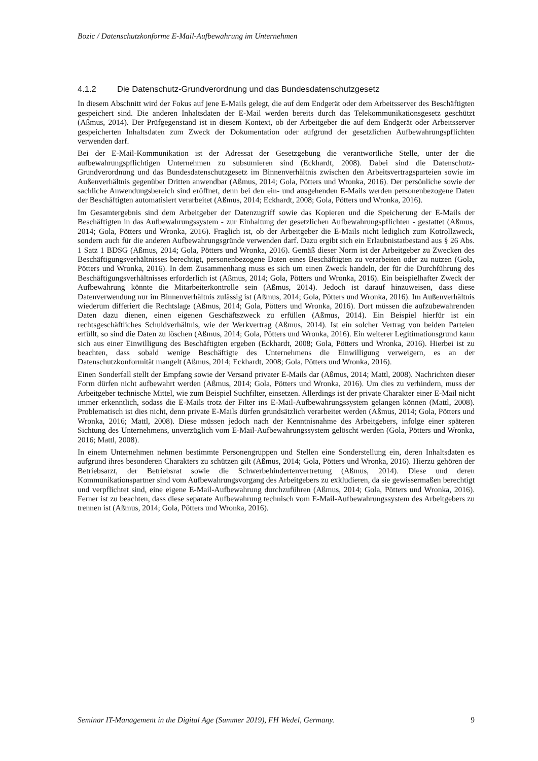Bozic / Datenschutzkonforme E-Mail-Aufbewahrung im Unternehmen
4.1.2 Die Datenschutz-Grundverordnung und das Bundesdatenschutzgesetz
In diesem Abschnitt wird der Fokus auf jene E-Mails gelegt, die auf dem Endgerät oder dem Arbeitsserver des Beschäftigten gespeichert sind. Die anderen Inhaltsdaten der E-Mail werden bereits durch das Telekommunikationsgesetz geschützt (Aßmus, 2014). Der Prüfgegenstand ist in diesem Kontext, ob der Arbeitgeber die auf dem Endgerät oder Arbeitsserver gespeicherten Inhaltsdaten zum Zweck der Dokumentation oder aufgrund der gesetzlichen Aufbewahrungspflichten verwenden darf.
Bei der E-Mail-Kommunikation ist der Adressat der Gesetzgebung die verantwortliche Stelle, unter der die aufbewahrungspflichtigen Unternehmen zu subsumieren sind (Eckhardt, 2008). Dabei sind die Datenschutz-Grundverordnung und das Bundesdatenschutzgesetz im Binnenverhältnis zwischen den Arbeitsvertragsparteien sowie im Außenverhältnis gegenüber Dritten anwendbar (Aßmus, 2014; Gola, Pötters und Wronka, 2016). Der persönliche sowie der sachliche Anwendungsbereich sind eröffnet, denn bei den ein- und ausgehenden E-Mails werden personenbezogene Daten der Beschäftigten automatisiert verarbeitet (Aßmus, 2014; Eckhardt, 2008; Gola, Pötters und Wronka, 2016).
Im Gesamtergebnis sind dem Arbeitgeber der Datenzugriff sowie das Kopieren und die Speicherung der E-Mails der Beschäftigten in das Aufbewahrungssystem - zur Einhaltung der gesetzlichen Aufbewahrungspflichten - gestattet (Aßmus, 2014; Gola, Pötters und Wronka, 2016). Fraglich ist, ob der Arbeitgeber die E-Mails nicht lediglich zum Kotrollzweck, sondern auch für die anderen Aufbewahrungsgründe verwenden darf. Dazu ergibt sich ein Erlaubnistatbestand aus § 26 Abs. 1 Satz 1 BDSG (Aßmus, 2014; Gola, Pötters und Wronka, 2016). Gemäß dieser Norm ist der Arbeitgeber zu Zwecken des Beschäftigungsverhältnisses berechtigt, personenbezogene Daten eines Beschäftigten zu verarbeiten oder zu nutzen (Gola, Pötters und Wronka, 2016). In dem Zusammenhang muss es sich um einen Zweck handeln, der für die Durchführung des Beschäftigungsverhältnisses erforderlich ist (Aßmus, 2014; Gola, Pötters und Wronka, 2016). Ein beispielhafter Zweck der Aufbewahrung könnte die Mitarbeiterkontrolle sein (Aßmus, 2014). Jedoch ist darauf hinzuweisen, dass diese Datenverwendung nur im Binnenverhältnis zulässig ist (Aßmus, 2014; Gola, Pötters und Wronka, 2016). Im Außenverhältnis wiederum differiert die Rechtslage (Aßmus, 2014; Gola, Pötters und Wronka, 2016). Dort müssen die aufzubewahrenden Daten dazu dienen, einen eigenen Geschäftszweck zu erfüllen (Aßmus, 2014). Ein Beispiel hierfür ist ein rechtsgeschäftliches Schuldverhältnis, wie der Werkvertrag (Aßmus, 2014). Ist ein solcher Vertrag von beiden Parteien erfüllt, so sind die Daten zu löschen (Aßmus, 2014; Gola, Pötters und Wronka, 2016). Ein weiterer Legitimationsgrund kann sich aus einer Einwilligung des Beschäftigten ergeben (Eckhardt, 2008; Gola, Pötters und Wronka, 2016). Hierbei ist zu beachten, dass sobald wenige Beschäftigte des Unternehmens die Einwilligung verweigern, es an der Datenschutzkonformität mangelt (Aßmus, 2014; Eckhardt, 2008; Gola, Pötters und Wronka, 2016).
Einen Sonderfall stellt der Empfang sowie der Versand privater E-Mails dar (Aßmus, 2014; Mattl, 2008). Nachrichten dieser Form dürfen nicht aufbewahrt werden (Aßmus, 2014; Gola, Pötters und Wronka, 2016). Um dies zu verhindern, muss der Arbeitgeber technische Mittel, wie zum Beispiel Suchfilter, einsetzen. Allerdings ist der private Charakter einer E-Mail nicht immer erkenntlich, sodass die E-Mails trotz der Filter ins E-Mail-Aufbewahrungssystem gelangen können (Mattl, 2008). Problematisch ist dies nicht, denn private E-Mails dürfen grundsätzlich verarbeitet werden (Aßmus, 2014; Gola, Pötters und Wronka, 2016; Mattl, 2008). Diese müssen jedoch nach der Kenntnisnahme des Arbeitgebers, infolge einer späteren Sichtung des Unternehmens, unverzüglich vom E-Mail-Aufbewahrungssystem gelöscht werden (Gola, Pötters und Wronka, 2016; Mattl, 2008).
In einem Unternehmen nehmen bestimmte Personengruppen und Stellen eine Sonderstellung ein, deren Inhaltsdaten es aufgrund ihres besonderen Charakters zu schützen gilt (Aßmus, 2014; Gola, Pötters und Wronka, 2016). Hierzu gehören der Betriebsarzt, der Betriebsrat sowie die Schwerbehindertenvertretung (Aßmus, 2014). Diese und deren Kommunikationspartner sind vom Aufbewahrungsvorgang des Arbeitgebers zu exkludieren, da sie gewissermaßen berechtigt und verpflichtet sind, eine eigene E-Mail-Aufbewahrung durchzuführen (Aßmus, 2014; Gola, Pötters und Wronka, 2016). Ferner ist zu beachten, dass diese separate Aufbewahrung technisch vom E-Mail-Aufbewahrungssystem des Arbeitgebers zu trennen ist (Aßmus, 2014; Gola, Pötters und Wronka, 2016).
Seminar IT-Management in the Digital Age (Summer 2019), FH Wedel, Germany. 9